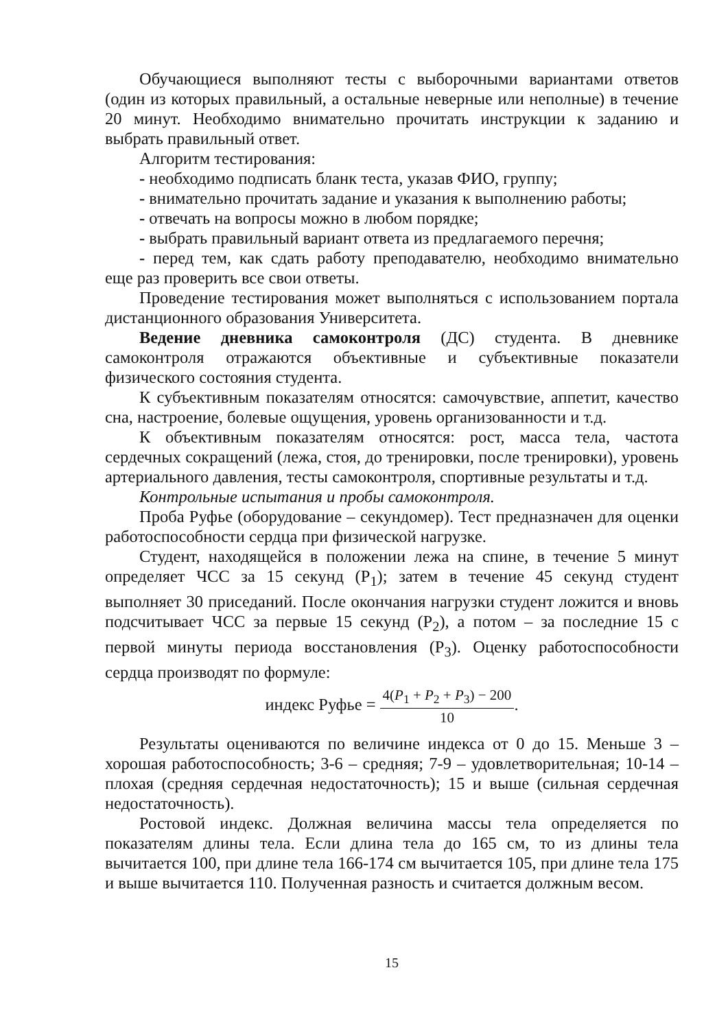Обучающиеся выполняют тесты с выборочными вариантами ответов (один из которых правильный, а остальные неверные или неполные) в течение 20 минут. Необходимо внимательно прочитать инструкции к заданию и выбрать правильный ответ.
Алгоритм тестирования:
- необходимо подписать бланк теста, указав ФИО, группу;
- внимательно прочитать задание и указания к выполнению работы;
- отвечать на вопросы можно в любом порядке;
- выбрать правильный вариант ответа из предлагаемого перечня;
- перед тем, как сдать работу преподавателю, необходимо внимательно еще раз проверить все свои ответы.
Проведение тестирования может выполняться с использованием портала дистанционного образования Университета.
Ведение дневника самоконтроля (ДС) студента. В дневнике самоконтроля отражаются объективные и субъективные показатели физического состояния студента.
К субъективным показателям относятся: самочувствие, аппетит, качество сна, настроение, болевые ощущения, уровень организованности и т.д.
К объективным показателям относятся: рост, масса тела, частота сердечных сокращений (лежа, стоя, до тренировки, после тренировки), уровень артериального давления, тесты самоконтроля, спортивные результаты и т.д.
Контрольные испытания и пробы самоконтроля.
Проба Руфье (оборудование – секундомер). Тест предназначен для оценки работоспособности сердца при физической нагрузке.
Студент, находящейся в положении лежа на спине, в течение 5 минут определяет ЧСС за 15 секунд (Р<sub>1</sub>); затем в течение 45 секунд студент выполняет 30 приседаний. После окончания нагрузки студент ложится и вновь подсчитывает ЧСС за первые 15 секунд (Р<sub>2</sub>), а потом – за последние 15 с первой минуты периода восстановления (Р<sub>3</sub>). Оценку работоспособности сердца производят по формуле:
индекс Руфье =
4(P<sub>1</sub> + P<sub>2</sub> + P<sub>3</sub>) − 200
10
.
Результаты оцениваются по величине индекса от 0 до 15. Меньше 3 – хорошая работоспособность; 3-6 – средняя; 7-9 – удовлетворительная; 10-14 – плохая (средняя сердечная недостаточность); 15 и выше (сильная сердечная недостаточность).
Ростовой индекс. Должная величина массы тела определяется по показателям длины тела. Если длина тела до 165 см, то из длины тела вычитается 100, при длине тела 166-174 см вычитается 105, при длине тела 175 и выше вычитается 110. Полученная разность и считается должным весом.
15